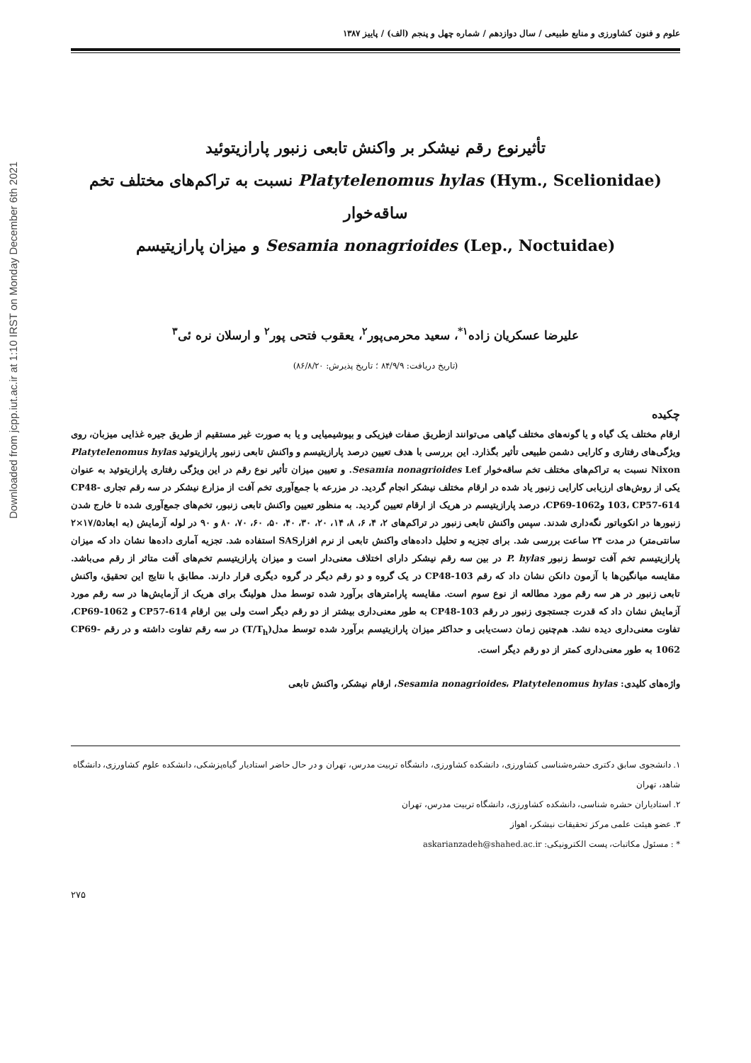Downloaded from jcpp.iut.ac.ir at 1:10 IRST on Monday December 6th 2021
علوم و فنون کشاورزی و منابع طبیعی / سال دوازدهم / شماره چهل و پنجم (الف) / پاییز ۱۳۸۷
تأثیرنوع رقم نیشکر بر واکنش تابعی زنبور پارازیتوئید
Platytelenomus hylas (Hym., Scelionidae) نسبت به تراکم‌های مختلف تخم ساقه‌خوار
Sesamia nonagrioides (Lep., Noctuidae) و میزان پارازیتیسم
علیرضا عسکریان زاده<sup>۱*</sup>، سعید محرمی‌پور<sup>۲</sup>، یعقوب فتحی پور<sup>۲</sup> و ارسلان نره ئی<sup>۳</sup>
(تاریخ دریافت: ۸۴/۹/۹ ؛ تاریخ پذیرش: ۸۶/۸/۲۰)
چکیده
ارقام مختلف یک گیاه و یا گونه‌های مختلف گیاهی می‌توانند ازطریق صفات فیزیکی و بیوشیمیایی و یا به صورت غیر مستقیم از طریق جیره غذایی میزبان، روی ویژگی‌های رفتاری و کارایی دشمن طبیعی تأثیر بگذارد. این بررسی با هدف تعیین درصد پارازیتیسم و واکنش تابعی زنبور پارازیتوئید Platytelenomus hylas Nixon نسبت به تراکم‌های مختلف تخم ساقه‌خوار Sesamia nonagrioides Lef. و تعیین میزان تأثیر نوع رقم در این ویژگی رفتاری پارازیتوئید به عنوان یکی از روش‌های ارزیابی کارایی زنبور یاد شده در ارقام مختلف نیشکر انجام گردید. در مزرعه با جمع‌آوری تخم آفت از مزارع نیشکر در سه رقم تجاری CP48-103، CP57-614 وCP69-1062، درصد پارازیتیسم در هریک از ارقام تعیین گردید. به منظور تعیین واکنش تابعی زنبور، تخم‌های جمع‌آوری شده تا خارج شدن زنبورها در انکوباتور نگه‌داری شدند. سپس واکنش تابعی زنبور در تراکم‌های ۲، ۴، ۶، ۸، ۱۴، ۲۰، ۳۰، ۴۰، ۵۰، ۶۰، ۷۰، ۸۰ و ۹۰ در لوله آزمایش (به ابعاد۱۷/۵×۲ سانتی‌متر) در مدت ۲۴ ساعت بررسی شد. برای تجزیه و تحلیل داده‌های واکنش تابعی از نرم افزارSAS استفاده شد. تجزیه آماری داده‌ها نشان داد که میزان پارازیتیسم تخم آفت توسط زنبور P. hylas در بین سه رقم نیشکر دارای اختلاف معنی‌دار است و میزان پارازیتیسم تخم‌های آفت متاثر از رقم می‌باشد. مقایسه میانگین‌ها با آزمون دانکن نشان داد که رقم CP48-103 در یک گروه و دو رقم دیگر در گروه دیگری قرار دارند. مطابق با نتایج این تحقیق، واکنش تابعی زنبور در هر سه رقم مورد مطالعه از نوع سوم است. مقایسه پارامترهای برآورد شده توسط مدل هولینگ برای هریک از آزمایش‌ها در سه رقم مورد آزمایش نشان داد که قدرت جستجوی زنبور در رقم CP48-103 به طور معنی‌داری بیشتر از دو رقم دیگر است ولی بین ارقام CP57-614 و CP69-1062، تفاوت معنی‌داری دیده نشد. هم‌چنین زمان دست‌یابی و حداکثر میزان پارازیتیسم برآورد شده توسط مدل(T/T<sub>h</sub>) در سه رقم تفاوت داشته و در رقم CP69-1062 به طور معنی‌داری کمتر از دو رقم دیگر است.
واژه‌های کلیدی: Sesamia nonagrioides، Platytelenomus hylas، ارقام نیشکر، واکنش تابعی
۱. دانشجوی سابق دکتری حشره‌شناسی کشاورزی، دانشکده کشاورزی، دانشگاه تربیت مدرس، تهران و در حال حاضر استادیار گیاه‌پزشکی، دانشکده علوم کشاورزی، دانشگاه شاهد، تهران
۲. استادیاران حشره شناسی، دانشکده کشاورزی، دانشگاه تربیت مدرس، تهران
۳. عضو هیئت علمی مرکز تحقیقات نیشکر، اهواز
* : مسئول مکاتبات، پست الکترونیکی: askarianzadeh@shahed.ac.ir
۲۷۵